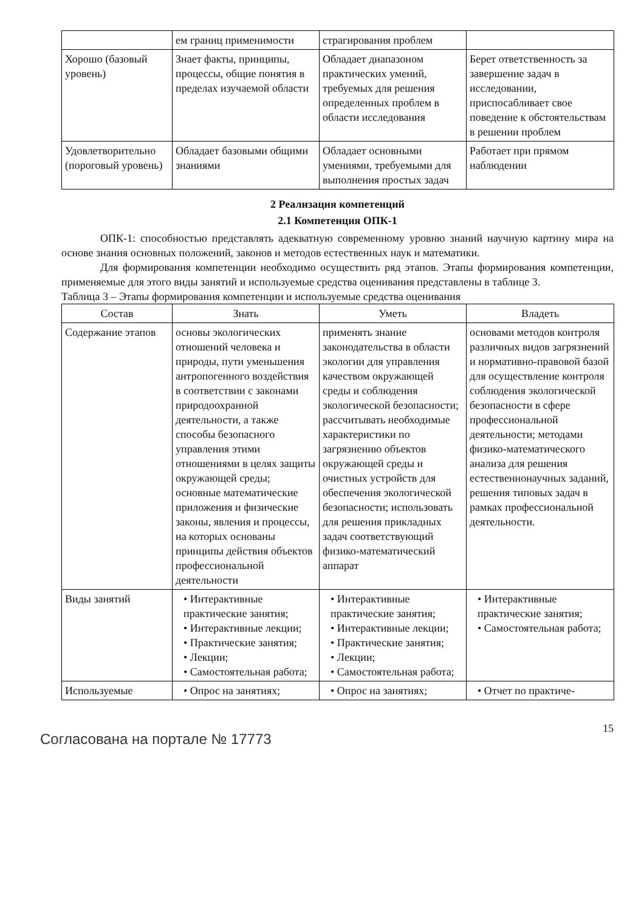| | ем границ применимости | страгирования проблем | |
| Хорошо (базовый уровень) | Знает факты, принципы, процессы, общие понятия в пределах изучаемой области | Обладает диапазоном практических умений, требуемых для решения определенных проблем в области исследования | Берет ответственность за завершение задач в исследовании, приспосабливает свое поведение к обстоятельствам в решении проблем |
| Удовлетворительно (пороговый уровень) | Обладает базовыми общими знаниями | Обладает основными умениями, требуемыми для выполнения простых задач | Работает при прямом наблюдении |
2 Реализация компетенций
2.1 Компетенция ОПК-1
ОПК-1: способностью представлять адекватную современному уровню знаний научную картину мира на основе знания основных положений, законов и методов естественных наук и математики.
Для формирования компетенции необходимо осуществить ряд этапов. Этапы формирования компетенции, применяемые для этого виды занятий и используемые средства оценивания представлены в таблице 3.
Таблица 3 – Этапы формирования компетенции и используемые средства оценивания
| Состав | Знать | Уметь | Владеть |
| --- | --- | --- | --- |
| Содержание этапов | основы экологических отношений человека и природы, пути уменьшения антропогенного воздействия в соответствии с законами природоохранной деятельности, а также способы безопасного управления этими отношениями в целях защиты окружающей среды; основные математические приложения и физические законы, явления и процессы, на которых основаны принципы действия объектов профессиональной деятельности | применять знание законодательства в области экологии для управления качеством окружающей среды и соблюдения экологической безопасности; рассчитывать необходимые характеристики по загрязнению объектов окружающей среды и очистных устройств для обеспечения экологической безопасности; использовать для решения прикладных задач соответствующий физико-математический аппарат | основами методов контроля различных видов загрязнений и нормативно-правовой базой для осуществление контроля соблюдения экологической безопасности в сфере профессиональной деятельности; методами физико-математического анализа для решения естественнонаучных заданий, решения типовых задач в рамках профессиональной деятельности. |
| Виды занятий | • Интерактивные практические занятия; • Интерактивные лекции; • Практические занятия; • Лекции; • Самостоятельная работа; | • Интерактивные практические занятия; • Интерактивные лекции; • Практические занятия; • Лекции; • Самостоятельная работа; | • Интерактивные практические занятия; • Самостоятельная работа; |
| Используемые | • Опрос на занятиях; | • Опрос на занятиях; | • Отчет по практиче- |
Согласована на портале № 17773
15